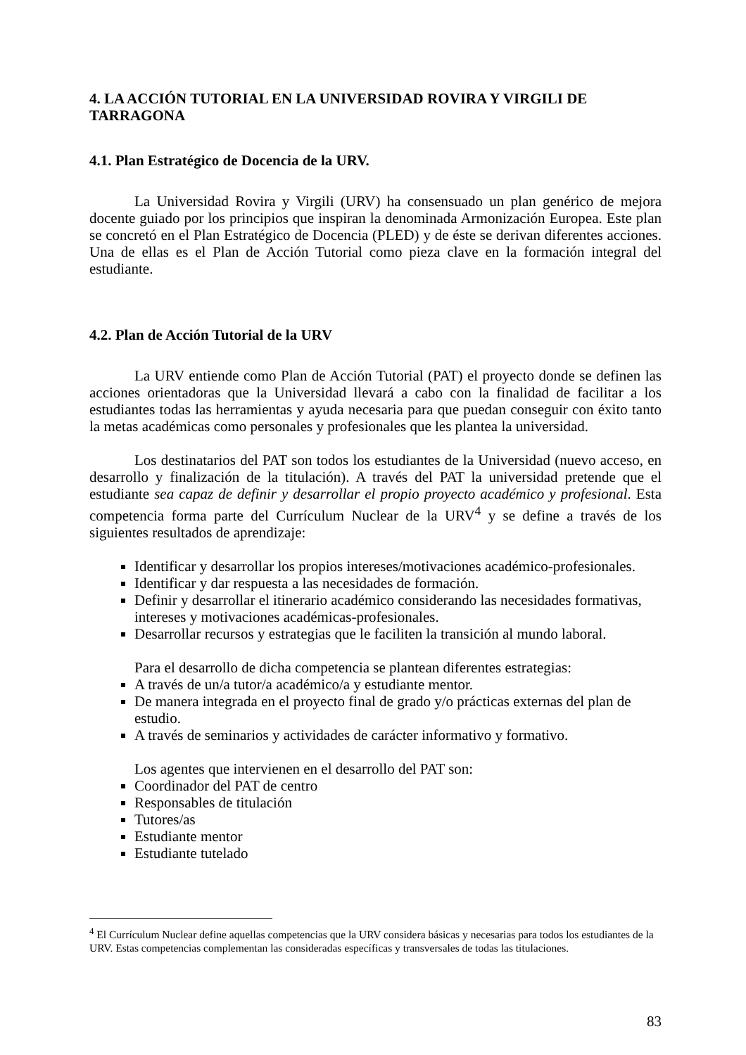4. LA ACCIÓN TUTORIAL EN LA UNIVERSIDAD ROVIRA Y VIRGILI DE TARRAGONA
4.1. Plan Estratégico de Docencia de la URV.
La Universidad Rovira y Virgili (URV) ha consensuado un plan genérico de mejora docente guiado por los principios que inspiran la denominada Armonización Europea. Este plan se concretó en el Plan Estratégico de Docencia (PLED) y de éste se derivan diferentes acciones. Una de ellas es el Plan de Acción Tutorial como pieza clave en la formación integral del estudiante.
4.2. Plan de Acción Tutorial de la URV
La URV entiende como Plan de Acción Tutorial (PAT) el proyecto donde se definen las acciones orientadoras que la Universidad llevará a cabo con la finalidad de facilitar a los estudiantes todas las herramientas y ayuda necesaria para que puedan conseguir con éxito tanto la metas académicas como personales y profesionales que les plantea la universidad.
Los destinatarios del PAT son todos los estudiantes de la Universidad (nuevo acceso, en desarrollo y finalización de la titulación). A través del PAT la universidad pretende que el estudiante sea capaz de definir y desarrollar el propio proyecto académico y profesional. Esta competencia forma parte del Currículum Nuclear de la URV<sup>4</sup> y se define a través de los siguientes resultados de aprendizaje:
Identificar y desarrollar los propios intereses/motivaciones académico-profesionales.
Identificar y dar respuesta a las necesidades de formación.
Definir y desarrollar el itinerario académico considerando las necesidades formativas, intereses y motivaciones académicas-profesionales.
Desarrollar recursos y estrategias que le faciliten la transición al mundo laboral.
Para el desarrollo de dicha competencia se plantean diferentes estrategias:
A través de un/a tutor/a académico/a y estudiante mentor.
De manera integrada en el proyecto final de grado y/o prácticas externas del plan de estudio.
A través de seminarios y actividades de carácter informativo y formativo.
Los agentes que intervienen en el desarrollo del PAT son:
Coordinador del PAT de centro
Responsables de titulación
Tutores/as
Estudiante mentor
Estudiante tutelado
<sup>4</sup> El Currículum Nuclear define aquellas competencias que la URV considera básicas y necesarias para todos los estudiantes de la URV. Estas competencias complementan las consideradas específicas y transversales de todas las titulaciones.
83